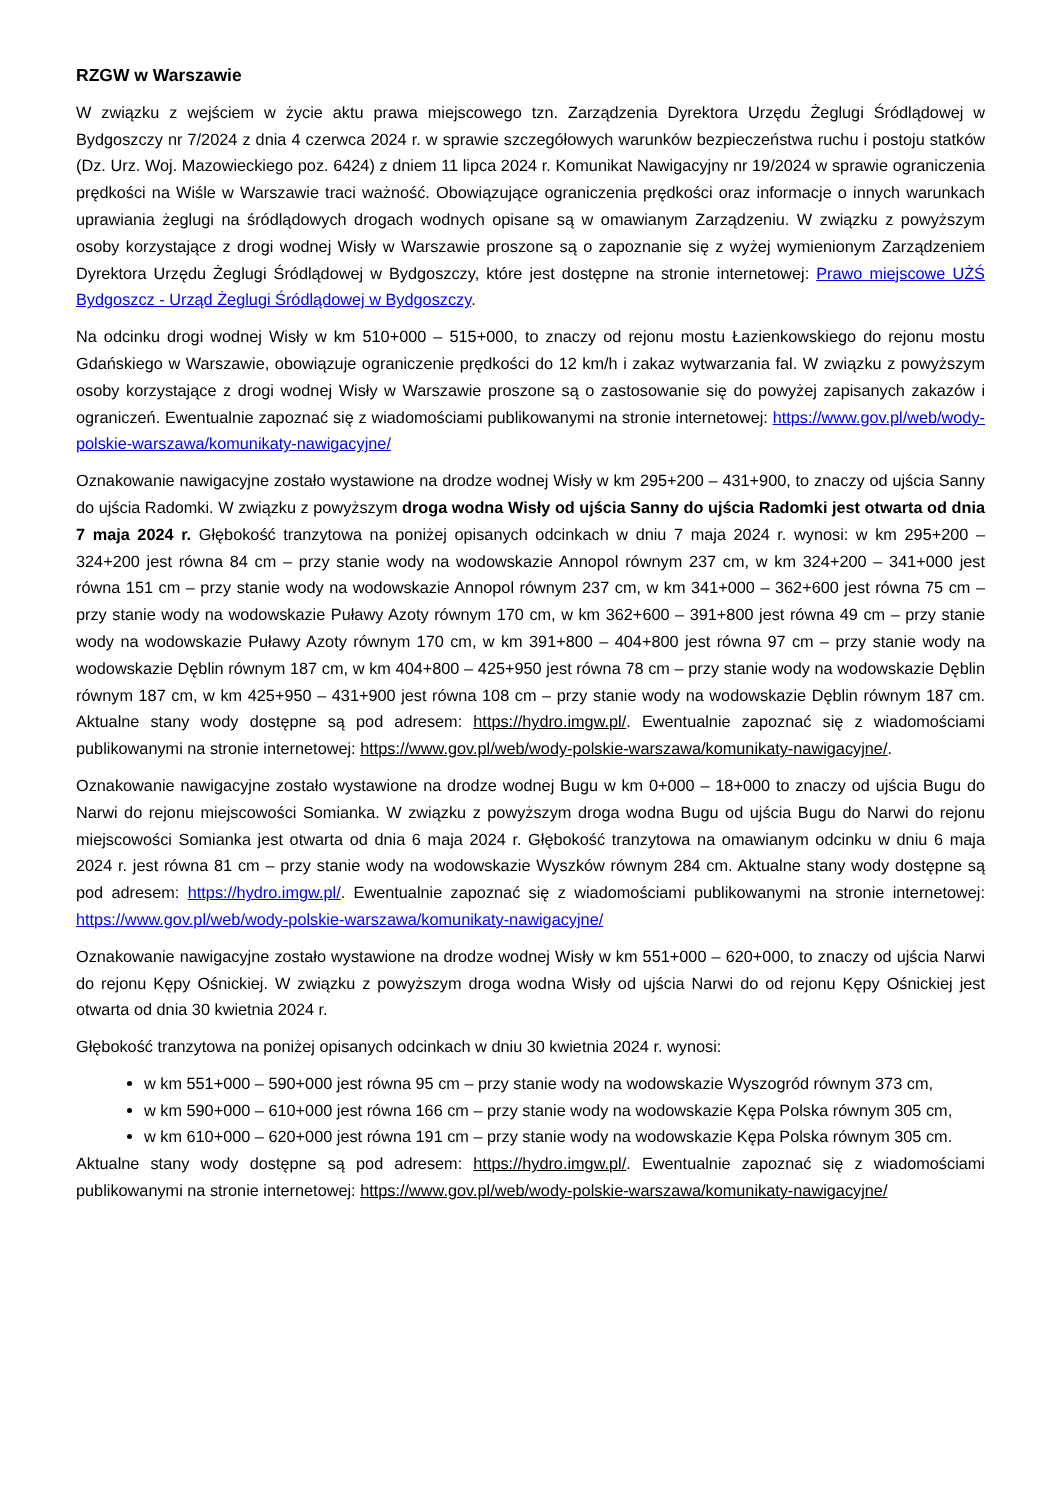RZGW w Warszawie
W związku z wejściem w życie aktu prawa miejscowego tzn. Zarządzenia Dyrektora Urzędu Żeglugi Śródlądowej w Bydgoszczy nr 7/2024 z dnia 4 czerwca 2024 r. w sprawie szczegółowych warunków bezpieczeństwa ruchu i postoju statków (Dz. Urz. Woj. Mazowieckiego poz. 6424) z dniem 11 lipca 2024 r. Komunikat Nawigacyjny nr 19/2024 w sprawie ograniczenia prędkości na Wiśle w Warszawie traci ważność. Obowiązujące ograniczenia prędkości oraz informacje o innych warunkach uprawiania żeglugi na śródlądowych drogach wodnych opisane są w omawianym Zarządzeniu. W związku z powyższym osoby korzystające z drogi wodnej Wisły w Warszawie proszone są o zapoznanie się z wyżej wymienionym Zarządzeniem Dyrektora Urzędu Żeglugi Śródlądowej w Bydgoszczy, które jest dostępne na stronie internetowej: Prawo miejscowe UŻŚ Bydgoszcz - Urząd Żeglugi Śródlądowej w Bydgoszczy.
Na odcinku drogi wodnej Wisły w km 510+000 – 515+000, to znaczy od rejonu mostu Łazienkowskiego do rejonu mostu Gdańskiego w Warszawie, obowiązuje ograniczenie prędkości do 12 km/h i zakaz wytwarzania fal. W związku z powyższym osoby korzystające z drogi wodnej Wisły w Warszawie proszone są o zastosowanie się do powyżej zapisanych zakazów i ograniczeń. Ewentualnie zapoznać się z wiadomościami publikowanymi na stronie internetowej: https://www.gov.pl/web/wody-polskie-warszawa/komunikaty-nawigacyjne/
Oznakowanie nawigacyjne zostało wystawione na drodze wodnej Wisły w km 295+200 – 431+900, to znaczy od ujścia Sanny do ujścia Radomki. W związku z powyższym droga wodna Wisły od ujścia Sanny do ujścia Radomki jest otwarta od dnia 7 maja 2024 r. Głębokość tranzytowa na poniżej opisanych odcinkach w dniu 7 maja 2024 r. wynosi: w km 295+200 – 324+200 jest równa 84 cm – przy stanie wody na wodowskazie Annopol równym 237 cm, w km 324+200 – 341+000 jest równa 151 cm – przy stanie wody na wodowskazie Annopol równym 237 cm, w km 341+000 – 362+600 jest równa 75 cm – przy stanie wody na wodowskazie Puławy Azoty równym 170 cm, w km 362+600 – 391+800 jest równa 49 cm – przy stanie wody na wodowskazie Puławy Azoty równym 170 cm, w km 391+800 – 404+800 jest równa 97 cm – przy stanie wody na wodowskazie Dęblin równym 187 cm, w km 404+800 – 425+950 jest równa 78 cm – przy stanie wody na wodowskazie Dęblin równym 187 cm, w km 425+950 – 431+900 jest równa 108 cm – przy stanie wody na wodowskazie Dęblin równym 187 cm. Aktualne stany wody dostępne są pod adresem: https://hydro.imgw.pl/. Ewentualnie zapoznać się z wiadomościami publikowanymi na stronie internetowej: https://www.gov.pl/web/wody-polskie-warszawa/komunikaty-nawigacyjne/.
Oznakowanie nawigacyjne zostało wystawione na drodze wodnej Bugu w km 0+000 – 18+000 to znaczy od ujścia Bugu do Narwi do rejonu miejscowości Somianka. W związku z powyższym droga wodna Bugu od ujścia Bugu do Narwi do rejonu miejscowości Somianka jest otwarta od dnia 6 maja 2024 r. Głębokość tranzytowa na omawianym odcinku w dniu 6 maja 2024 r. jest równa 81 cm – przy stanie wody na wodowskazie Wyszków równym 284 cm. Aktualne stany wody dostępne są pod adresem: https://hydro.imgw.pl/. Ewentualnie zapoznać się z wiadomościami publikowanymi na stronie internetowej: https://www.gov.pl/web/wody-polskie-warszawa/komunikaty-nawigacyjne/
Oznakowanie nawigacyjne zostało wystawione na drodze wodnej Wisły w km 551+000 – 620+000, to znaczy od ujścia Narwi do rejonu Kępy Ośnickiej. W związku z powyższym droga wodna Wisły od ujścia Narwi do od rejonu Kępy Ośnickiej jest otwarta od dnia 30 kwietnia 2024 r.
Głębokość tranzytowa na poniżej opisanych odcinkach w dniu 30 kwietnia 2024 r. wynosi:
w km 551+000 – 590+000 jest równa 95 cm – przy stanie wody na wodowskazie Wyszogród równym 373 cm,
w km 590+000 – 610+000 jest równa 166 cm – przy stanie wody na wodowskazie Kępa Polska równym 305 cm,
w km 610+000 – 620+000 jest równa 191 cm – przy stanie wody na wodowskazie Kępa Polska równym 305 cm.
Aktualne stany wody dostępne są pod adresem: https://hydro.imgw.pl/. Ewentualnie zapoznać się z wiadomościami publikowanymi na stronie internetowej: https://www.gov.pl/web/wody-polskie-warszawa/komunikaty-nawigacyjne/